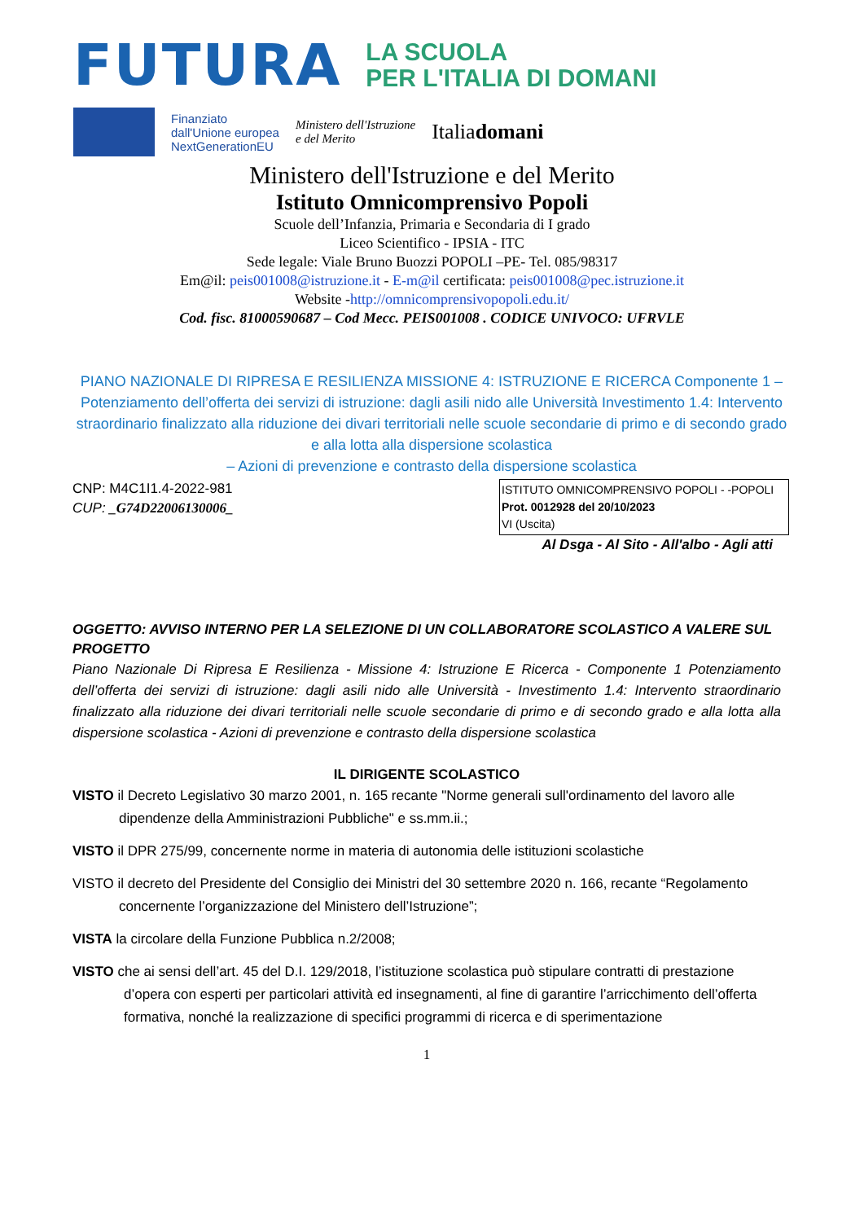FUTURA LA SCUOLA
PER L'ITALIA DI DOMANI
Finanziato
dall'Unione europea
NextGenerationEU Ministero dell'Istruzione
e del Merito Italiadomani
Ministero dell'Istruzione e del Merito
Istituto Omnicomprensivo Popoli
Scuole dell’Infanzia, Primaria e Secondaria di I grado
Liceo Scientifico - IPSIA - ITC
Sede legale: Viale Bruno Buozzi POPOLI –PE- Tel. 085/98317
Em@il: peis001008@istruzione.it - E-m@il certificata: peis001008@pec.istruzione.it
Website -http://omnicomprensivopopoli.edu.it/
Cod. fisc. 81000590687 – Cod Mecc. PEIS001008 . CODICE UNIVOCO: UFRVLE
PIANO NAZIONALE DI RIPRESA E RESILIENZA MISSIONE 4: ISTRUZIONE E RICERCA Componente 1 – Potenziamento dell’offerta dei servizi di istruzione: dagli asili nido alle Università Investimento 1.4: Intervento straordinario finalizzato alla riduzione dei divari territoriali nelle scuole secondarie di primo e di secondo grado e alla lotta alla dispersione scolastica
– Azioni di prevenzione e contrasto della dispersione scolastica
ISTITUTO OMNICOMPRENSIVO POPOLI - -POPOLI
Prot. 0012928 del 20/10/2023
VI (Uscita)
CNP: M4C1I1.4-2022-981
CUP: _G74D22006130006_
Al Dsga - Al Sito - All'albo - Agli atti
OGGETTO: AVVISO INTERNO PER LA SELEZIONE DI UN COLLABORATORE SCOLASTICO A VALERE SUL PROGETTO
Piano Nazionale Di Ripresa E Resilienza - Missione 4: Istruzione E Ricerca - Componente 1 Potenziamento dell’offerta dei servizi di istruzione: dagli asili nido alle Università - Investimento 1.4: Intervento straordinario finalizzato alla riduzione dei divari territoriali nelle scuole secondarie di primo e di secondo grado e alla lotta alla dispersione scolastica - Azioni di prevenzione e contrasto della dispersione scolastica
IL DIRIGENTE SCOLASTICO
VISTO il Decreto Legislativo 30 marzo 2001, n. 165 recante "Norme generali sull'ordinamento del lavoro alle dipendenze della Amministrazioni Pubbliche" e ss.mm.ii.;
VISTO il DPR 275/99, concernente norme in materia di autonomia delle istituzioni scolastiche
VISTO il decreto del Presidente del Consiglio dei Ministri del 30 settembre 2020 n. 166, recante “Regolamento concernente l’organizzazione del Ministero dell’Istruzione”;
VISTA la circolare della Funzione Pubblica n.2/2008;
VISTO che ai sensi dell’art. 45 del D.I. 129/2018, l’istituzione scolastica può stipulare contratti di prestazione d’opera con esperti per particolari attività ed insegnamenti, al fine di garantire l’arricchimento dell’offerta formativa, nonché la realizzazione di specifici programmi di ricerca e di sperimentazione
1